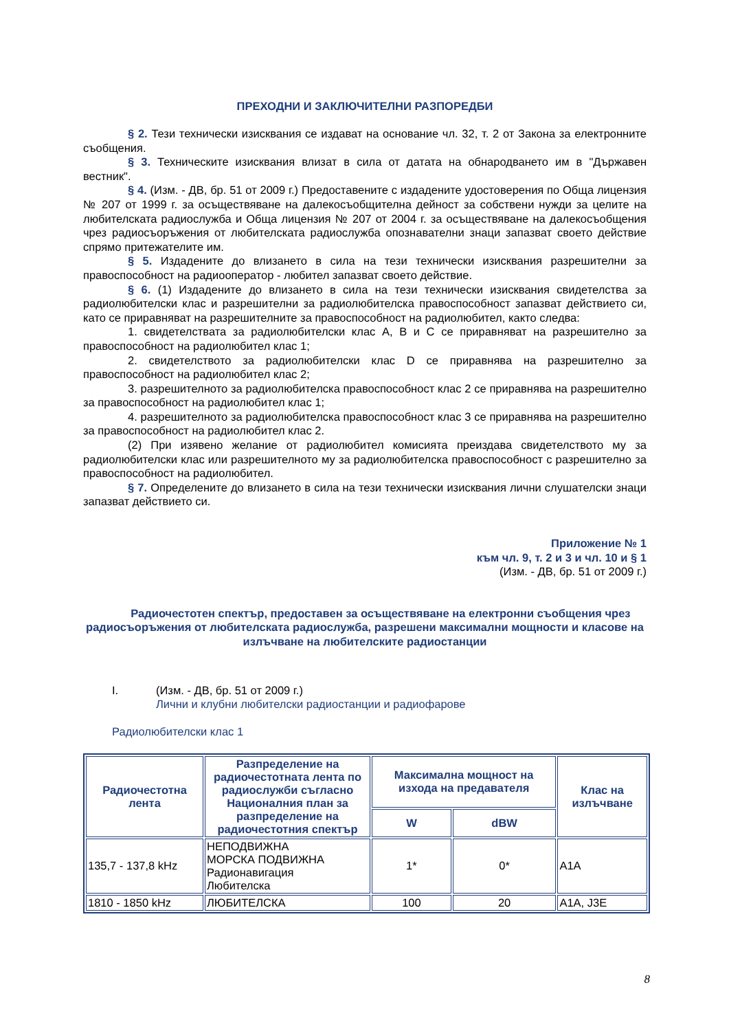ПРЕХОДНИ И ЗАКЛЮЧИТЕЛНИ РАЗПОРЕДБИ
§ 2. Тези технически изисквания се издават на основание чл. 32, т. 2 от Закона за електронните съобщения.
§ 3. Техническите изисквания влизат в сила от датата на обнародването им в "Държавен вестник".
§ 4. (Изм. - ДВ, бр. 51 от 2009 г.) Предоставените с издадените удостоверения по Обща лицензия № 207 от 1999 г. за осъществяване на далекосъобщителна дейност за собствени нужди за целите на любителската радиослужба и Обща лицензия № 207 от 2004 г. за осъществяване на далекосъобщения чрез радиосъоръжения от любителската радиослужба опознавателни знаци запазват своето действие спрямо притежателите им.
§ 5. Издадените до влизането в сила на тези технически изисквания разрешителни за правоспособност на радиооператор - любител запазват своето действие.
§ 6. (1) Издадените до влизането в сила на тези технически изисквания свидетелства за радиолюбителски клас и разрешителни за радиолюбителска правоспособност запазват действието си, като се приравняват на разрешителните за правоспособност на радиолюбител, както следва:
1. свидетелствата за радиолюбителски клас A, B и C се приравняват на разрешително за правоспособност на радиолюбител клас 1;
2. свидетелството за радиолюбителски клас D се приравнява на разрешително за правоспособност на радиолюбител клас 2;
3. разрешителното за радиолюбителска правоспособност клас 2 се приравнява на разрешително за правоспособност на радиолюбител клас 1;
4. разрешителното за радиолюбителска правоспособност клас 3 се приравнява на разрешително за правоспособност на радиолюбител клас 2.
(2) При изявено желание от радиолюбител комисията преиздава свидетелството му за радиолюбителски клас или разрешителното му за радиолюбителска правоспособност с разрешително за правоспособност на радиолюбител.
§ 7. Определените до влизането в сила на тези технически изисквания лични слушателски знаци запазват действието си.
Приложение № 1
към чл. 9, т. 2 и 3 и чл. 10 и § 1
(Изм. - ДВ, бр. 51 от 2009 г.)
Радиочестотен спектър, предоставен за осъществяване на електронни съобщения чрез радиосъоръжения от любителската радиослужба, разрешени максимални мощности и класове на излъчване на любителските радиостанции
I. (Изм. - ДВ, бр. 51 от 2009 г.)
Лични и клубни любителски радиостанции и радиофарове
Радиолюбителски клас 1
| Радиочестотна лента | Разпределение на радиочестотната лента по радиослужби съгласно Националния план за разпределение на радиочестотния спектър | Максимална мощност на изхода на предавателя | | Клас на излъчване |
| --- | --- | --- | --- | --- |
| | | W | dBW | |
| 135,7 - 137,8 kHz | НЕПОДВИЖНА МОРСКА ПОДВИЖНА Радионавигация Любителска | 1* | 0* | A1A |
| 1810 - 1850 kHz | ЛЮБИТЕЛСКА | 100 | 20 | A1A, J3E |
8